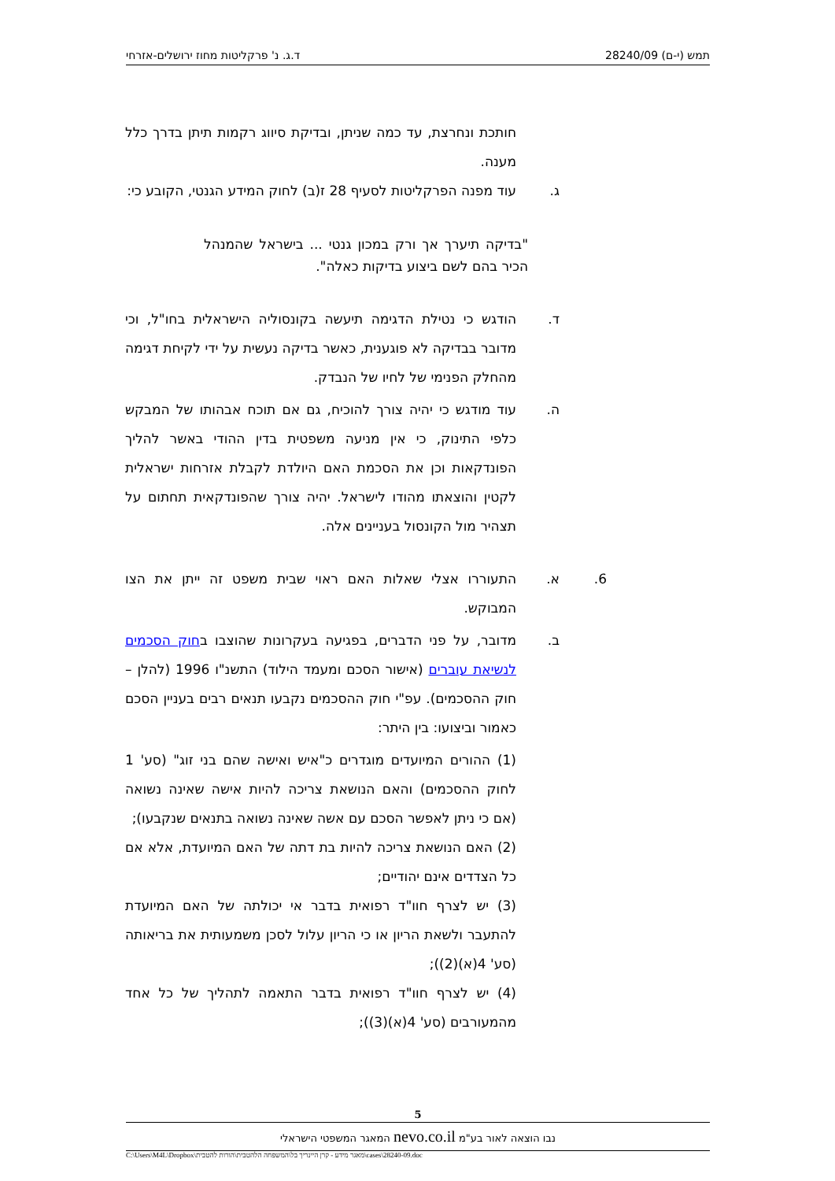תמש (י-ם) 28240/09 ד.ג. נ' פרקליטות מחוז ירושלים-אזרחי
חותכת ונחרצת, עד כמה שניתן, ובדיקת סיווג רקמות תיתן בדרך כלל מענה.
ג. עוד מפנה הפרקליטות לסעיף 28 ז(ב) לחוק המידע הגנטי, הקובע כי:
"בדיקה תיערך אך ורק במכון גנטי ... בישראל שהמנהל הכיר בהם לשם ביצוע בדיקות כאלה".
ד. הודגש כי נטילת הדגימה תיעשה בקונסוליה הישראלית בחו"ל, וכי מדובר בבדיקה לא פוגענית, כאשר בדיקה נעשית על ידי לקיחת דגימה מהחלק הפנימי של לחיו של הנבדק.
ה. עוד מודגש כי יהיה צורך להוכיח, גם אם תוכח אבהותו של המבקש כלפי התינוק, כי אין מניעה משפטית בדין ההודי באשר להליך הפונדקאות וכן את הסכמת האם היולדת לקבלת אזרחות ישראלית לקטין והוצאתו מהודו לישראל. יהיה צורך שהפונדקאית תחתום על תצהיר מול הקונסול בעניינים אלה.
6. א. התעוררו אצלי שאלות האם ראוי שבית משפט זה ייתן את הצו המבוקש.
ב. מדובר, על פני הדברים, בפגיעה בעקרונות שהוצבו בחוק הסכמים לנשיאת עוברים (אישור הסכם ומעמד הילוד) התשנ"ו 1996 (להלן – חוק ההסכמים). עפ"י חוק ההסכמים נקבעו תנאים רבים בעניין הסכם כאמור וביצועו: בין היתר:
(1) ההורים המיועדים מוגדרים כ"איש ואישה שהם בני זוג" (סע' 1 לחוק ההסכמים) והאם הנושאת צריכה להיות אישה שאינה נשואה (אם כי ניתן לאפשר הסכם עם אשה שאינה נשואה בתנאים שנקבעו);
(2) האם הנושאת צריכה להיות בת דתה של האם המיועדת, אלא אם כל הצדדים אינם יהודיים;
(3) יש לצרף חוו"ד רפואית בדבר אי יכולתה של האם המיועדת להתעבר ולשאת הריון או כי הריון עלול לסכן משמעותית את בריאותה (סע' 4(א)(2));
(4) יש לצרף חוו"ד רפואית בדבר התאמה לתהליך של כל אחד מהמעורבים (סע' 4(א)(3));
5
נבו הוצאה לאור בע"מ nevo.co.il המאגר המשפטי הישראלי
C:\Users\M4L\Dropbox\מאגר מידע - קרן היינריך בל\המשפחה הלהטבית\הורות להטבית\cases\28240-09.doc